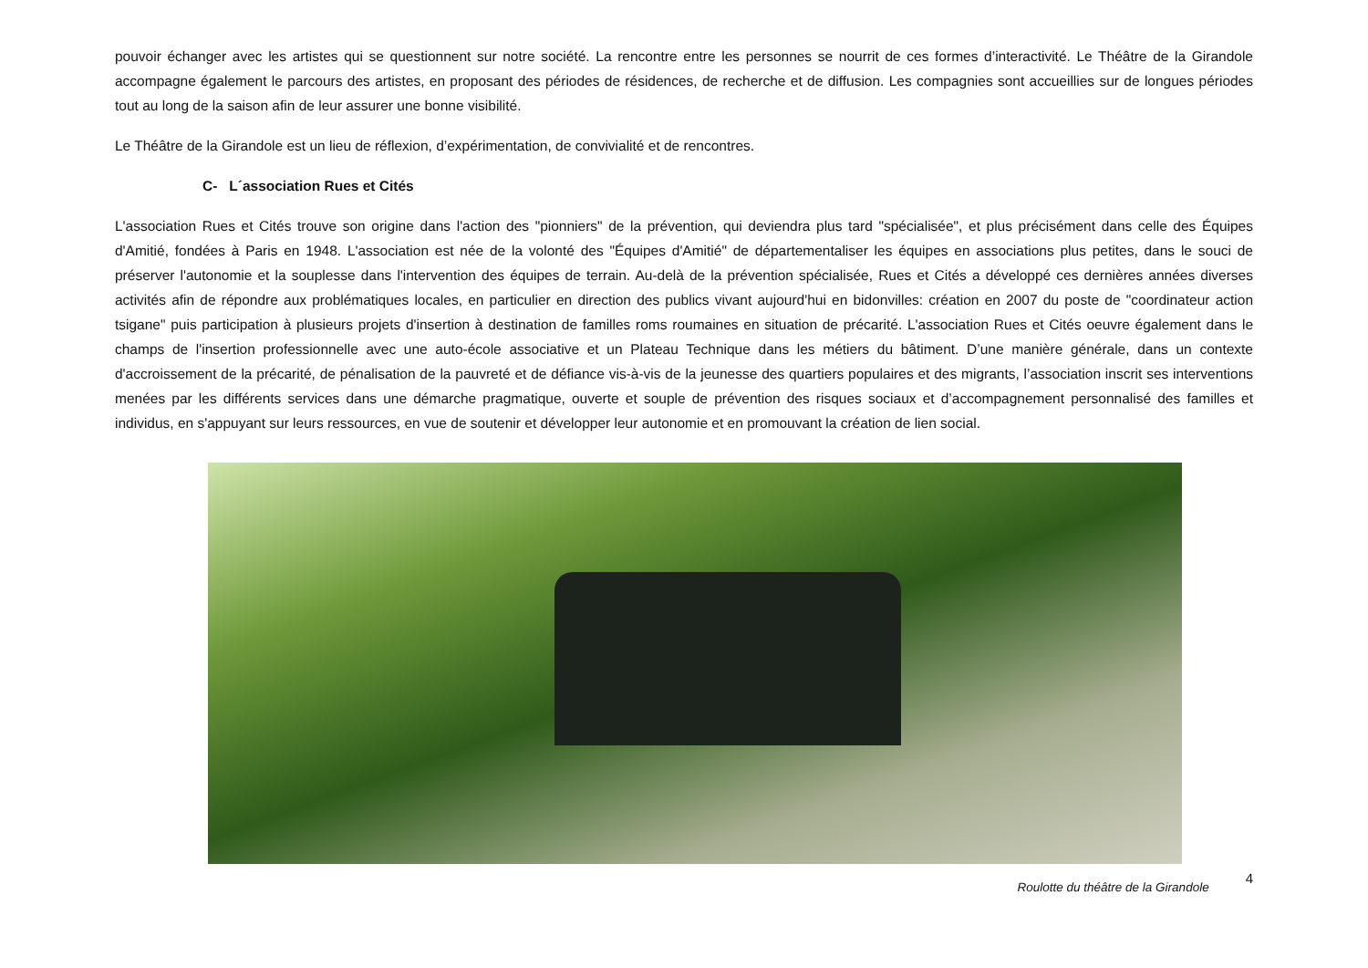pouvoir échanger avec les artistes qui se questionnent sur notre société. La rencontre entre les personnes se nourrit de ces formes d’interactivité. Le Théâtre de la Girandole accompagne également le parcours des artistes, en proposant des périodes de résidences, de recherche et de diffusion. Les compagnies sont accueillies sur de longues périodes tout au long de la saison afin de leur assurer une bonne visibilité.
Le Théâtre de la Girandole est un lieu de réflexion, d’expérimentation, de convivialité et de rencontres.
C- L´association Rues et Cités
L'association Rues et Cités trouve son origine dans l'action des "pionniers" de la prévention, qui deviendra plus tard "spécialisée", et plus précisément dans celle des Équipes d'Amitié, fondées à Paris en 1948. L'association est née de la volonté des "Équipes d'Amitié" de départementaliser les équipes en associations plus petites, dans le souci de préserver l'autonomie et la souplesse dans l'intervention des équipes de terrain. Au-delà de la prévention spécialisée, Rues et Cités a développé ces dernières années diverses activités afin de répondre aux problématiques locales, en particulier en direction des publics vivant aujourd'hui en bidonvilles: création en 2007 du poste de "coordinateur action tsigane" puis participation à plusieurs projets d'insertion à destination de familles roms roumaines en situation de précarité. L'association Rues et Cités oeuvre également dans le champs de l'insertion professionnelle avec une auto-école associative et un Plateau Technique dans les métiers du bâtiment. D’une manière générale, dans un contexte d'accroissement de la précarité, de pénalisation de la pauvreté et de défiance vis-à-vis de la jeunesse des quartiers populaires et des migrants, l’association inscrit ses interventions menées par les différents services dans une démarche pragmatique, ouverte et souple de prévention des risques sociaux et d’accompagnement personnalisé des familles et individus, en s'appuyant sur leurs ressources, en vue de soutenir et développer leur autonomie et en promouvant la création de lien social.
Roulotte du théâtre de la Girandole
4